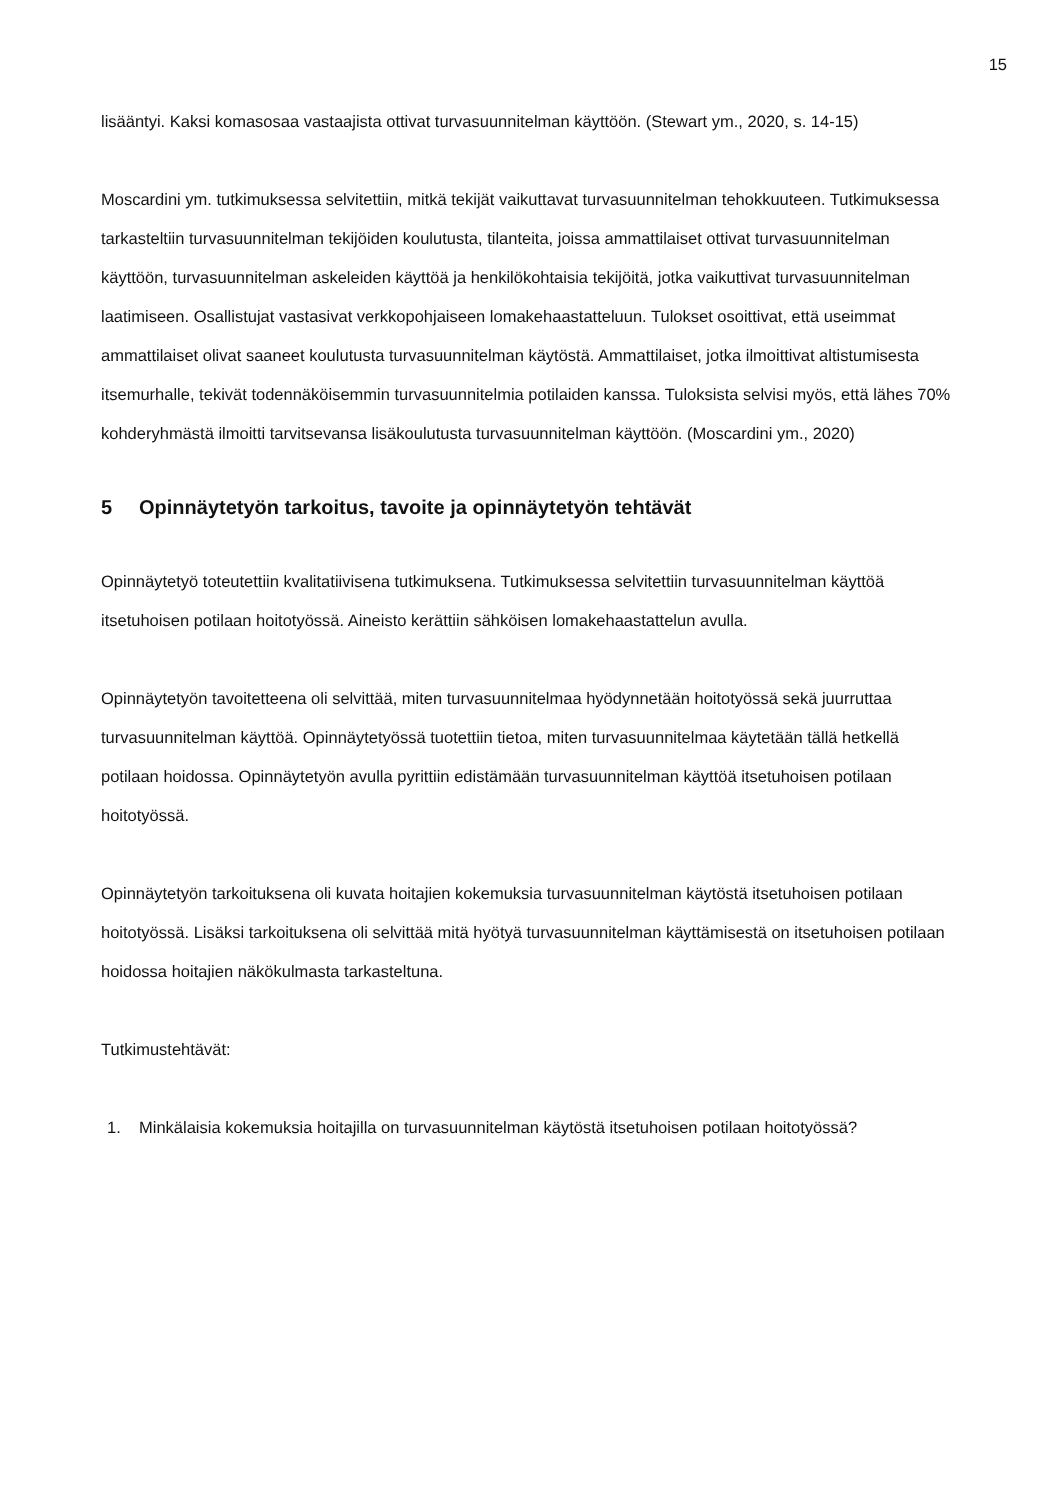15
lisääntyi. Kaksi komasosaa vastaajista ottivat turvasuunnitelman käyttöön. (Stewart ym., 2020, s. 14-15)
Moscardini ym. tutkimuksessa selvitettiin, mitkä tekijät vaikuttavat turvasuunnitelman tehokkuuteen. Tutkimuksessa tarkasteltiin turvasuunnitelman tekijöiden koulutusta, tilanteita, joissa ammattilaiset ottivat turvasuunnitelman käyttöön, turvasuunnitelman askeleiden käyttöä ja henkilökohtaisia tekijöitä, jotka vaikuttivat turvasuunnitelman laatimiseen. Osallistujat vastasivat verkkopohjaiseen lomakehaastatteluun. Tulokset osoittivat, että useimmat ammattilaiset olivat saaneet koulutusta turvasuunnitelman käytöstä. Ammattilaiset, jotka ilmoittivat altistumisesta itsemurhalle, tekivät todennäköisemmin turvasuunnitelmia potilaiden kanssa. Tuloksista selvisi myös, että lähes 70% kohderyhmästä ilmoitti tarvitsevansa lisäkoulutusta turvasuunnitelman käyttöön. (Moscardini ym., 2020)
5 Opinnäytetyön tarkoitus, tavoite ja opinnäytetyön tehtävät
Opinnäytetyö toteutettiin kvalitatiivisena tutkimuksena. Tutkimuksessa selvitettiin turvasuunnitelman käyttöä itsetuhoisen potilaan hoitotyössä. Aineisto kerättiin sähköisen lomakehaastattelun avulla.
Opinnäytetyön tavoitetteena oli selvittää, miten turvasuunnitelmaa hyödynnetään hoitotyössä sekä juurruttaa turvasuunnitelman käyttöä. Opinnäytetyössä tuotettiin tietoa, miten turvasuunnitelmaa käytetään tällä hetkellä potilaan hoidossa. Opinnäytetyön avulla pyrittiin edistämään turvasuunnitelman käyttöä itsetuhoisen potilaan hoitotyössä.
Opinnäytetyön tarkoituksena oli kuvata hoitajien kokemuksia turvasuunnitelman käytöstä itsetuhoisen potilaan hoitotyössä. Lisäksi tarkoituksena oli selvittää mitä hyötyä turvasuunnitelman käyttämisestä on itsetuhoisen potilaan hoidossa hoitajien näkökulmasta tarkasteltuna.
Tutkimustehtävät:
1. Minkälaisia kokemuksia hoitajilla on turvasuunnitelman käytöstä itsetuhoisen potilaan hoitotyössä?